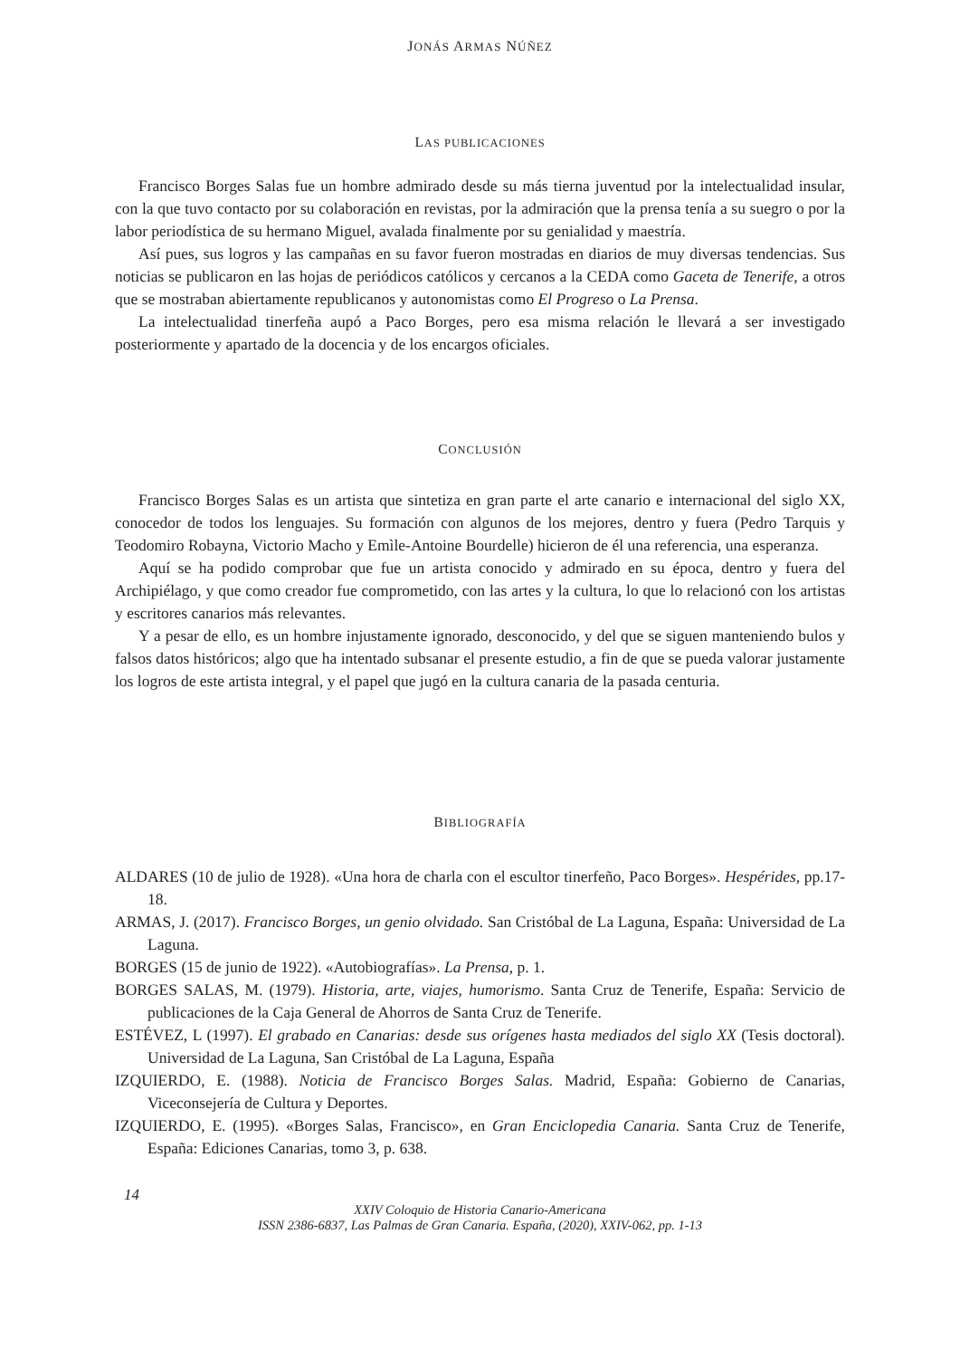JONÁS ARMAS NÚÑEZ
LAS PUBLICACIONES
Francisco Borges Salas fue un hombre admirado desde su más tierna juventud por la intelectualidad insular, con la que tuvo contacto por su colaboración en revistas, por la admiración que la prensa tenía a su suegro o por la labor periodística de su hermano Miguel, avalada finalmente por su genialidad y maestría.
Así pues, sus logros y las campañas en su favor fueron mostradas en diarios de muy diversas tendencias. Sus noticias se publicaron en las hojas de periódicos católicos y cercanos a la CEDA como Gaceta de Tenerife, a otros que se mostraban abiertamente republicanos y autonomistas como El Progreso o La Prensa.
La intelectualidad tinerfeña aupó a Paco Borges, pero esa misma relación le llevará a ser investigado posteriormente y apartado de la docencia y de los encargos oficiales.
CONCLUSIÓN
Francisco Borges Salas es un artista que sintetiza en gran parte el arte canario e internacional del siglo XX, conocedor de todos los lenguajes. Su formación con algunos de los mejores, dentro y fuera (Pedro Tarquis y Teodomiro Robayna, Victorio Macho y Emìle-Antoine Bourdelle) hicieron de él una referencia, una esperanza.
Aquí se ha podido comprobar que fue un artista conocido y admirado en su época, dentro y fuera del Archipiélago, y que como creador fue comprometido, con las artes y la cultura, lo que lo relacionó con los artistas y escritores canarios más relevantes.
Y a pesar de ello, es un hombre injustamente ignorado, desconocido, y del que se siguen manteniendo bulos y falsos datos históricos; algo que ha intentado subsanar el presente estudio, a fin de que se pueda valorar justamente los logros de este artista integral, y el papel que jugó en la cultura canaria de la pasada centuria.
BIBLIOGRAFÍA
ALDARES (10 de julio de 1928). «Una hora de charla con el escultor tinerfeño, Paco Borges». Hespérides, pp.17-18.
ARMAS, J. (2017). Francisco Borges, un genio olvidado. San Cristóbal de La Laguna, España: Universidad de La Laguna.
BORGES (15 de junio de 1922). «Autobiografías». La Prensa, p. 1.
BORGES SALAS, M. (1979). Historia, arte, viajes, humorismo. Santa Cruz de Tenerife, España: Servicio de publicaciones de la Caja General de Ahorros de Santa Cruz de Tenerife.
ESTÉVEZ, L (1997). El grabado en Canarias: desde sus orígenes hasta mediados del siglo XX (Tesis doctoral). Universidad de La Laguna, San Cristóbal de La Laguna, España
IZQUIERDO, E. (1988). Noticia de Francisco Borges Salas. Madrid, España: Gobierno de Canarias, Viceconsejería de Cultura y Deportes.
IZQUIERDO, E. (1995). «Borges Salas, Francisco», en Gran Enciclopedia Canaria. Santa Cruz de Tenerife, España: Ediciones Canarias, tomo 3, p. 638.
14
XXIV Coloquio de Historia Canario-Americana
ISSN 2386-6837, Las Palmas de Gran Canaria. España, (2020), XXIV-062, pp. 1-13